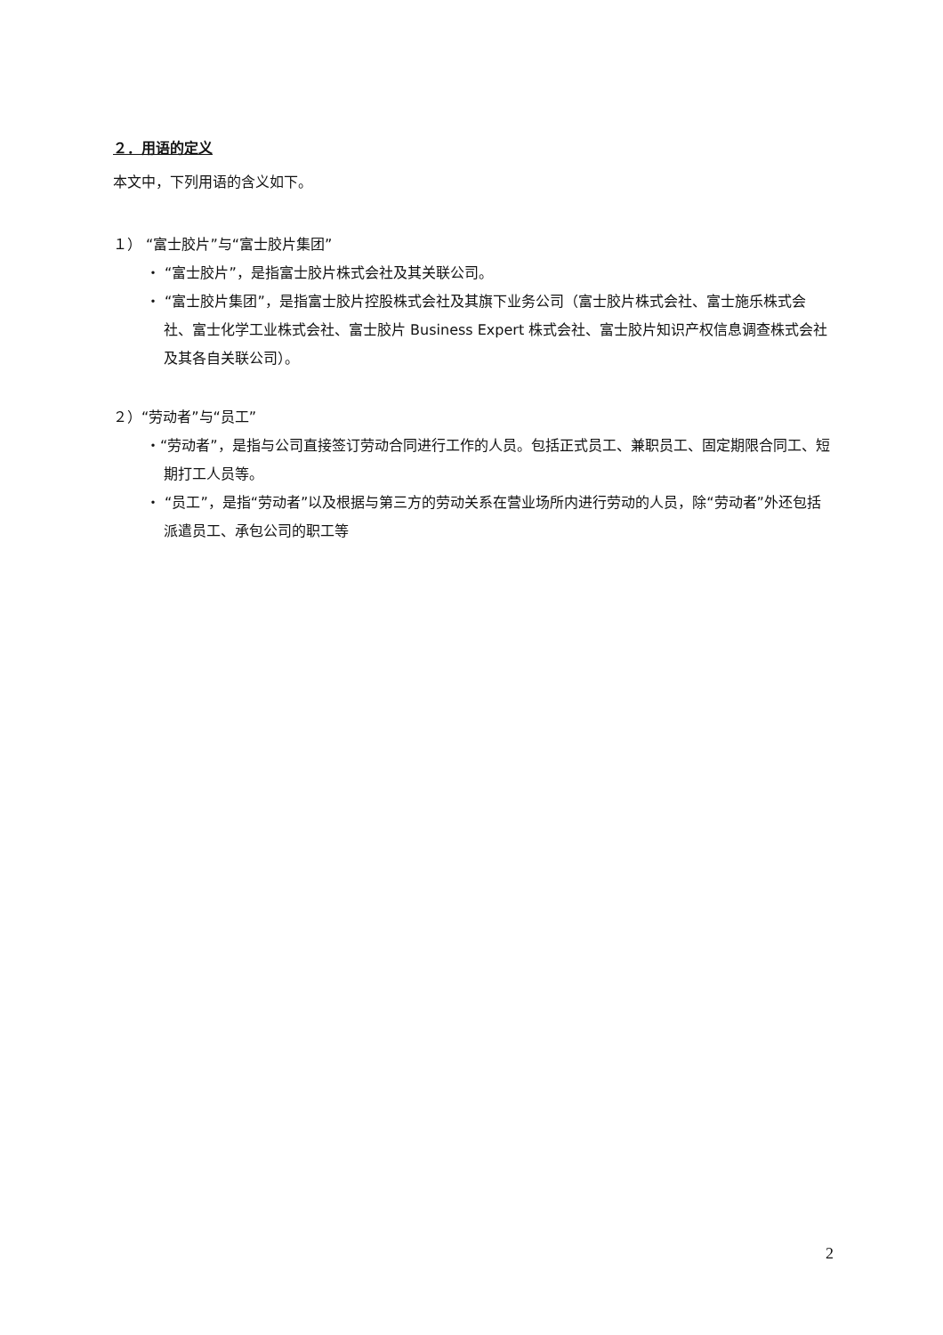２．用语的定义
本文中，下列用语的含义如下。
１） “富士胶片”与“富士胶片集团”
・ “富士胶片”，是指富士胶片株式会社及其关联公司。
・ “富士胶片集团”，是指富士胶片控股株式会社及其旗下业务公司（富士胶片株式会社、富士施乐株式会社、富士化学工业株式会社、富士胶片 Business Expert 株式会社、富士胶片知识产权信息调查株式会社及其各自关联公司）。
２）“劳动者”与“员工”
・“劳动者”，是指与公司直接签订劳动合同进行工作的人员。包括正式员工、兼职员工、固定期限合同工、短期打工人员等。
・ “员工”，是指“劳动者”以及根据与第三方的劳动关系在营业场所内进行劳动的人员，除“劳动者”外还包括派遣员工、承包公司的职工等
2